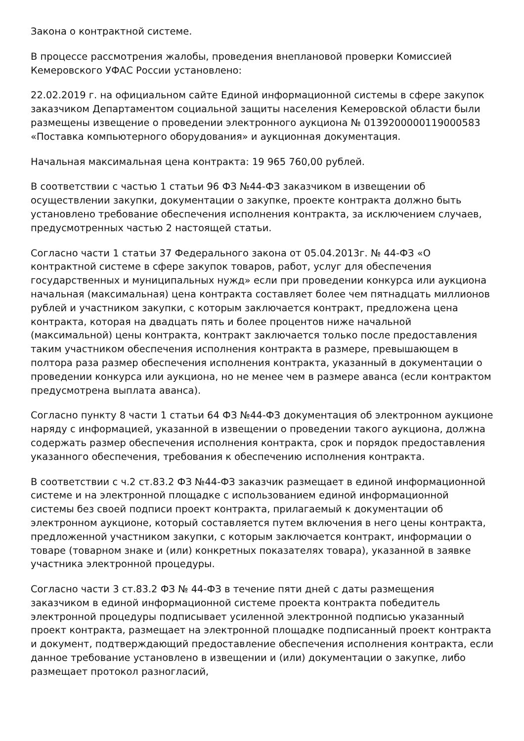Закона о контрактной системе.
В процессе рассмотрения жалобы, проведения внеплановой проверки Комиссией Кемеровского УФАС России установлено:
22.02.2019 г. на официальном сайте Единой информационной системы в сфере закупок заказчиком Департаментом социальной защиты населения Кемеровской области были размещены извещение о проведении электронного аукциона № 0139200000119000583 «Поставка компьютерного оборудования» и аукционная документация.
Начальная максимальная цена контракта: 19 965 760,00 рублей.
В соответствии с частью 1 статьи 96 ФЗ №44-ФЗ заказчиком в извещении об осуществлении закупки, документации о закупке, проекте контракта должно быть установлено требование обеспечения исполнения контракта, за исключением случаев, предусмотренных частью 2 настоящей статьи.
Согласно части 1 статьи 37 Федерального закона от 05.04.2013г. № 44-ФЗ «О контрактной системе в сфере закупок товаров, работ, услуг для обеспечения государственных и муниципальных нужд» если при проведении конкурса или аукциона начальная (максимальная) цена контракта составляет более чем пятнадцать миллионов рублей и участником закупки, с которым заключается контракт, предложена цена контракта, которая на двадцать пять и более процентов ниже начальной (максимальной) цены контракта, контракт заключается только после предоставления таким участником обеспечения исполнения контракта в размере, превышающем в полтора раза размер обеспечения исполнения контракта, указанный в документации о проведении конкурса или аукциона, но не менее чем в размере аванса (если контрактом предусмотрена выплата аванса).
Согласно пункту 8 части 1 статьи 64 ФЗ №44-ФЗ документация об электронном аукционе наряду с информацией, указанной в извещении о проведении такого аукциона, должна содержать размер обеспечения исполнения контракта, срок и порядок предоставления указанного обеспечения, требования к обеспечению исполнения контракта.
В соответствии с ч.2 ст.83.2 ФЗ №44-ФЗ заказчик размещает в единой информационной системе и на электронной площадке с использованием единой информационной системы без своей подписи проект контракта, прилагаемый к документации об электронном аукционе, который составляется путем включения в него цены контракта, предложенной участником закупки, с которым заключается контракт, информации о товаре (товарном знаке и (или) конкретных показателях товара), указанной в заявке участника электронной процедуры.
Согласно части 3 ст.83.2 ФЗ № 44-ФЗ в течение пяти дней с даты размещения заказчиком в единой информационной системе проекта контракта победитель электронной процедуры подписывает усиленной электронной подписью указанный проект контракта, размещает на электронной площадке подписанный проект контракта и документ, подтверждающий предоставление обеспечения исполнения контракта, если данное требование установлено в извещении и (или) документации о закупке, либо размещает протокол разногласий,